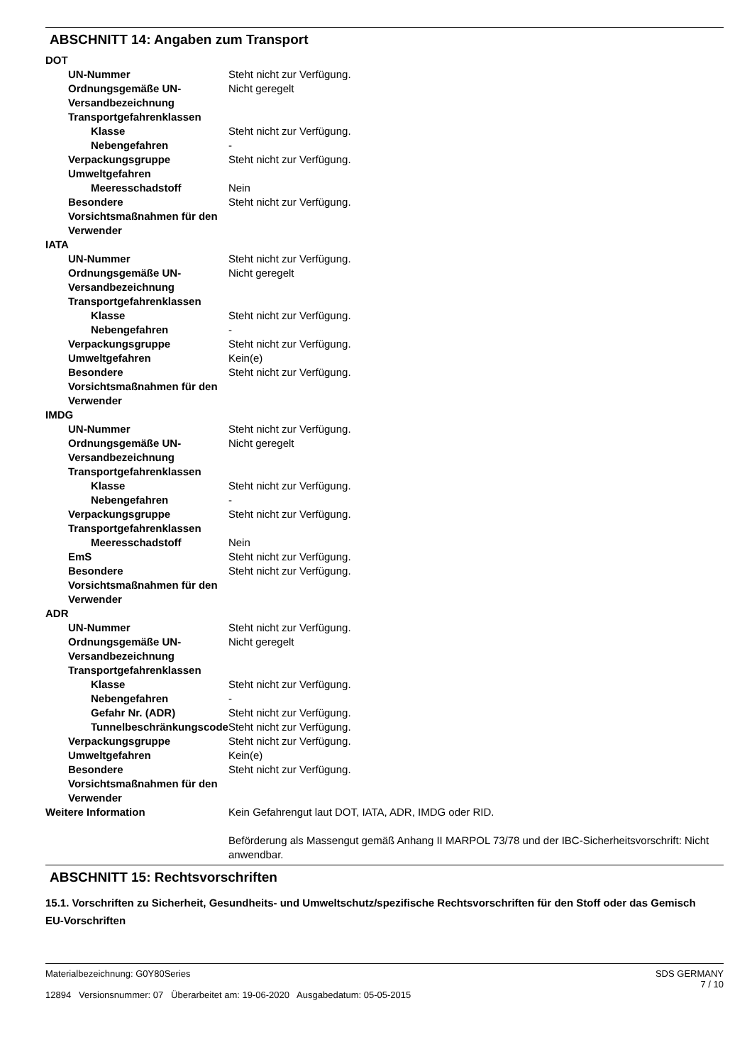ABSCHNITT 14: Angaben zum Transport
| DOT | |
| UN-Nummer | Steht nicht zur Verfügung. |
| Ordnungsgemäße UN-Versandbezeichnung | Nicht geregelt |
| Transportgefahrenklassen | |
| Klasse | Steht nicht zur Verfügung. |
| Nebengefahren | - |
| Verpackungsgruppe | Steht nicht zur Verfügung. |
| Umweltgefahren | |
| Meeresschadstoff | Nein |
| Besondere Vorsichtsmaßnahmen für den Verwender | Steht nicht zur Verfügung. |
| IATA | |
| UN-Nummer | Steht nicht zur Verfügung. |
| Ordnungsgemäße UN-Versandbezeichnung | Nicht geregelt |
| Transportgefahrenklassen | |
| Klasse | Steht nicht zur Verfügung. |
| Nebengefahren | - |
| Verpackungsgruppe | Steht nicht zur Verfügung. |
| Umweltgefahren | Kein(e) |
| Besondere Vorsichtsmaßnahmen für den Verwender | Steht nicht zur Verfügung. |
| IMDG | |
| UN-Nummer | Steht nicht zur Verfügung. |
| Ordnungsgemäße UN-Versandbezeichnung | Nicht geregelt |
| Transportgefahrenklassen | |
| Klasse | Steht nicht zur Verfügung. |
| Nebengefahren | - |
| Verpackungsgruppe | Steht nicht zur Verfügung. |
| Transportgefahrenklassen | |
| Meeresschadstoff | Nein |
| EmS | Steht nicht zur Verfügung. |
| Besondere Vorsichtsmaßnahmen für den Verwender | Steht nicht zur Verfügung. |
| ADR | |
| UN-Nummer | Steht nicht zur Verfügung. |
| Ordnungsgemäße UN-Versandbezeichnung | Nicht geregelt |
| Transportgefahrenklassen | |
| Klasse | Steht nicht zur Verfügung. |
| Nebengefahren | - |
| Gefahr Nr. (ADR) | Steht nicht zur Verfügung. |
| Tunnelbeschränkungscode | Steht nicht zur Verfügung. |
| Verpackungsgruppe | Steht nicht zur Verfügung. |
| Umweltgefahren | Kein(e) |
| Besondere Vorsichtsmaßnahmen für den Verwender | Steht nicht zur Verfügung. |
| Weitere Information | Kein Gefahrengut laut DOT, IATA, ADR, IMDG oder RID. Beförderung als Massengut gemäß Anhang II MARPOL 73/78 und der IBC-Sicherheitsvorschrift: Nicht anwendbar. |
ABSCHNITT 15: Rechtsvorschriften
15.1. Vorschriften zu Sicherheit, Gesundheits- und Umweltschutz/spezifische Rechtsvorschriften für den Stoff oder das Gemisch
EU-Vorschriften
Materialbezeichnung: G0Y80Series
12894 Versionsnummer: 07 Überarbeitet am: 19-06-2020 Ausgabedatum: 05-05-2015
SDS GERMANY
7 / 10